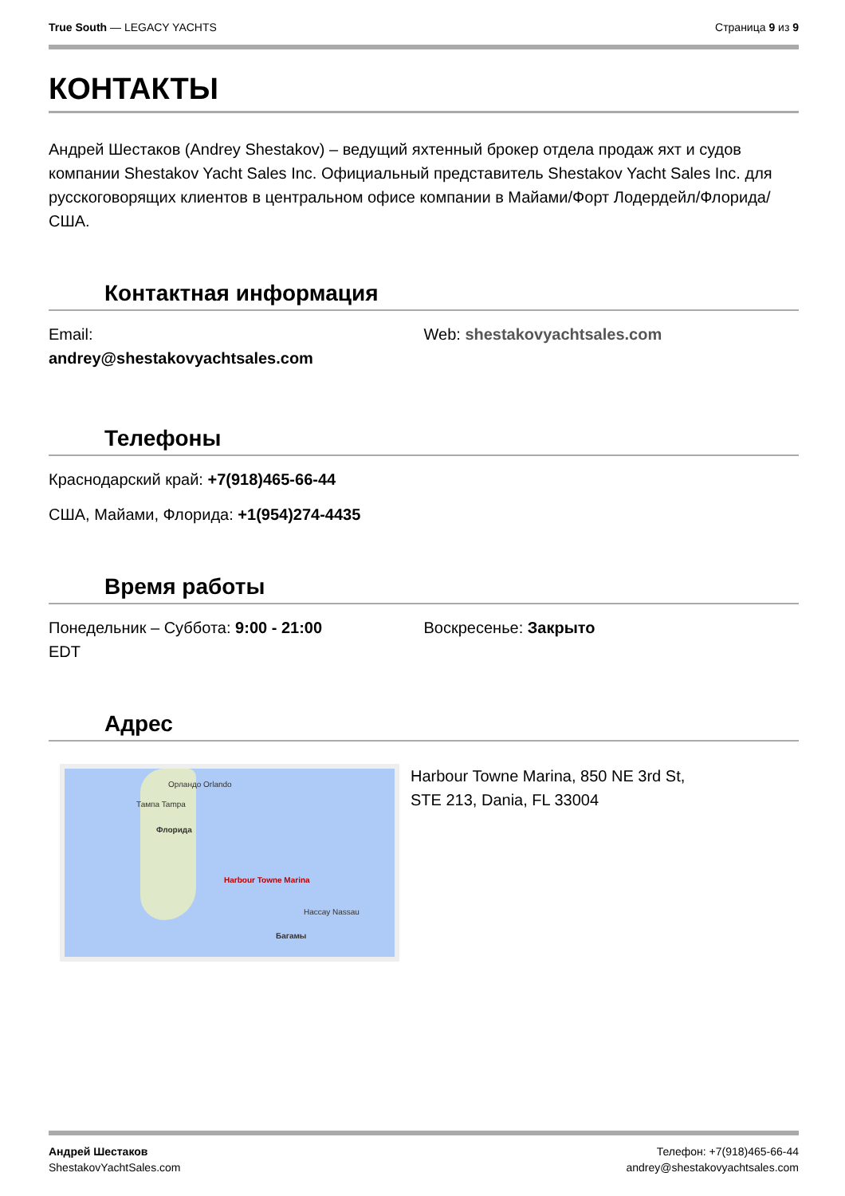True South — LEGACY YACHTS Страница 9 из 9
КОНТАКТЫ
Андрей Шестаков (Andrey Shestakov) – ведущий яхтенный брокер отдела продаж яхт и судов компании Shestakov Yacht Sales Inc. Официальный представитель Shestakov Yacht Sales Inc. для русскоговорящих клиентов в центральном офисе компании в Майами/Форт Лодердейл/Флорида/США.
Контактная информация
Email:
andrey@shestakovyachtsales.com
Web: shestakovyachtsales.com
Телефоны
Краснодарский край: +7(918)465-66-44
США, Майами, Флорида: +1(954)274-4435
Время работы
Понедельник – Суббота: 9:00 - 21:00
EDT
Воскресенье: Закрыто
Адрес
Орландо Orlando
Тампа Tampa
Флорида
Harbour Towne Marina
Нассау Nassau
Багамы
Harbour Towne Marina, 850 NE 3rd St,
STE 213, Dania, FL 33004
Андрей Шестаков
ShestakovYachtSales.com
Телефон: +7(918)465-66-44
andrey@shestakovyachtsales.com